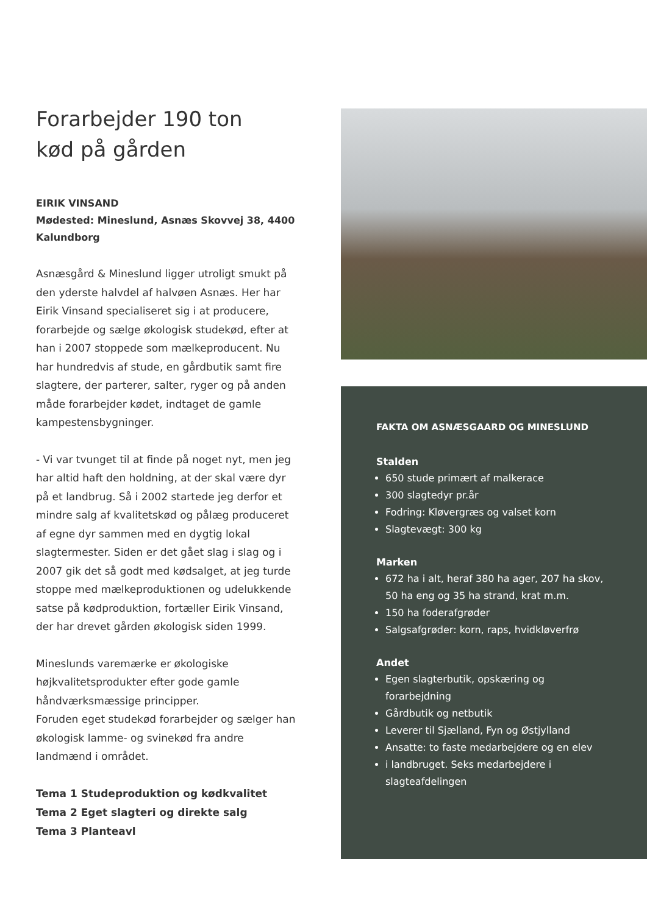Forarbejder 190 ton
kød på gården
EIRIK VINSAND
Mødested: Mineslund, Asnæs Skovvej 38, 4400 Kalundborg
Asnæsgård & Mineslund ligger utroligt smukt på den yderste halvdel af halvøen Asnæs. Her har Eirik Vinsand specialiseret sig i at producere, forarbejde og sælge økologisk studekød, efter at han i 2007 stoppede som mælkeproducent. Nu har hundredvis af stude, en gårdbutik samt fire slagtere, der parterer, salter, ryger og på anden måde forarbejder kødet, indtaget de gamle kampestensbygninger.
- Vi var tvunget til at finde på noget nyt, men jeg har altid haft den holdning, at der skal være dyr på et landbrug. Så i 2002 startede jeg derfor et mindre salg af kvalitetskød og pålæg produceret af egne dyr sammen med en dygtig lokal slagtermester. Siden er det gået slag i slag og i 2007 gik det så godt med kødsalget, at jeg turde stoppe med mælkeproduktionen og udelukkende satse på kødproduktion, fortæller Eirik Vinsand, der har drevet gården økologisk siden 1999.
Mineslunds varemærke er økologiske højkvalitetsprodukter efter gode gamle håndværksmæssige principper.
Foruden eget studekød forarbejder og sælger han økologisk lamme- og svinekød fra andre landmænd i området.
Tema 1 Studeproduktion og kødkvalitet
Tema 2 Eget slagteri og direkte salg
Tema 3 Planteavl
FAKTA OM ASNÆSGAARD OG MINESLUND
Stalden
650 stude primært af malkerace
300 slagtedyr pr.år
Fodring: Kløvergræs og valset korn
Slagtevægt: 300 kg
Marken
672 ha i alt, heraf 380 ha ager, 207 ha skov, 50 ha eng og 35 ha strand, krat m.m.
150 ha foderafgrøder
Salgsafgrøder: korn, raps, hvidkløverfrø
Andet
Egen slagterbutik, opskæring og forarbejdning
Gårdbutik og netbutik
Leverer til Sjælland, Fyn og Østjylland
Ansatte: to faste medarbejdere og en elev
i landbruget. Seks medarbejdere i slagteafdelingen